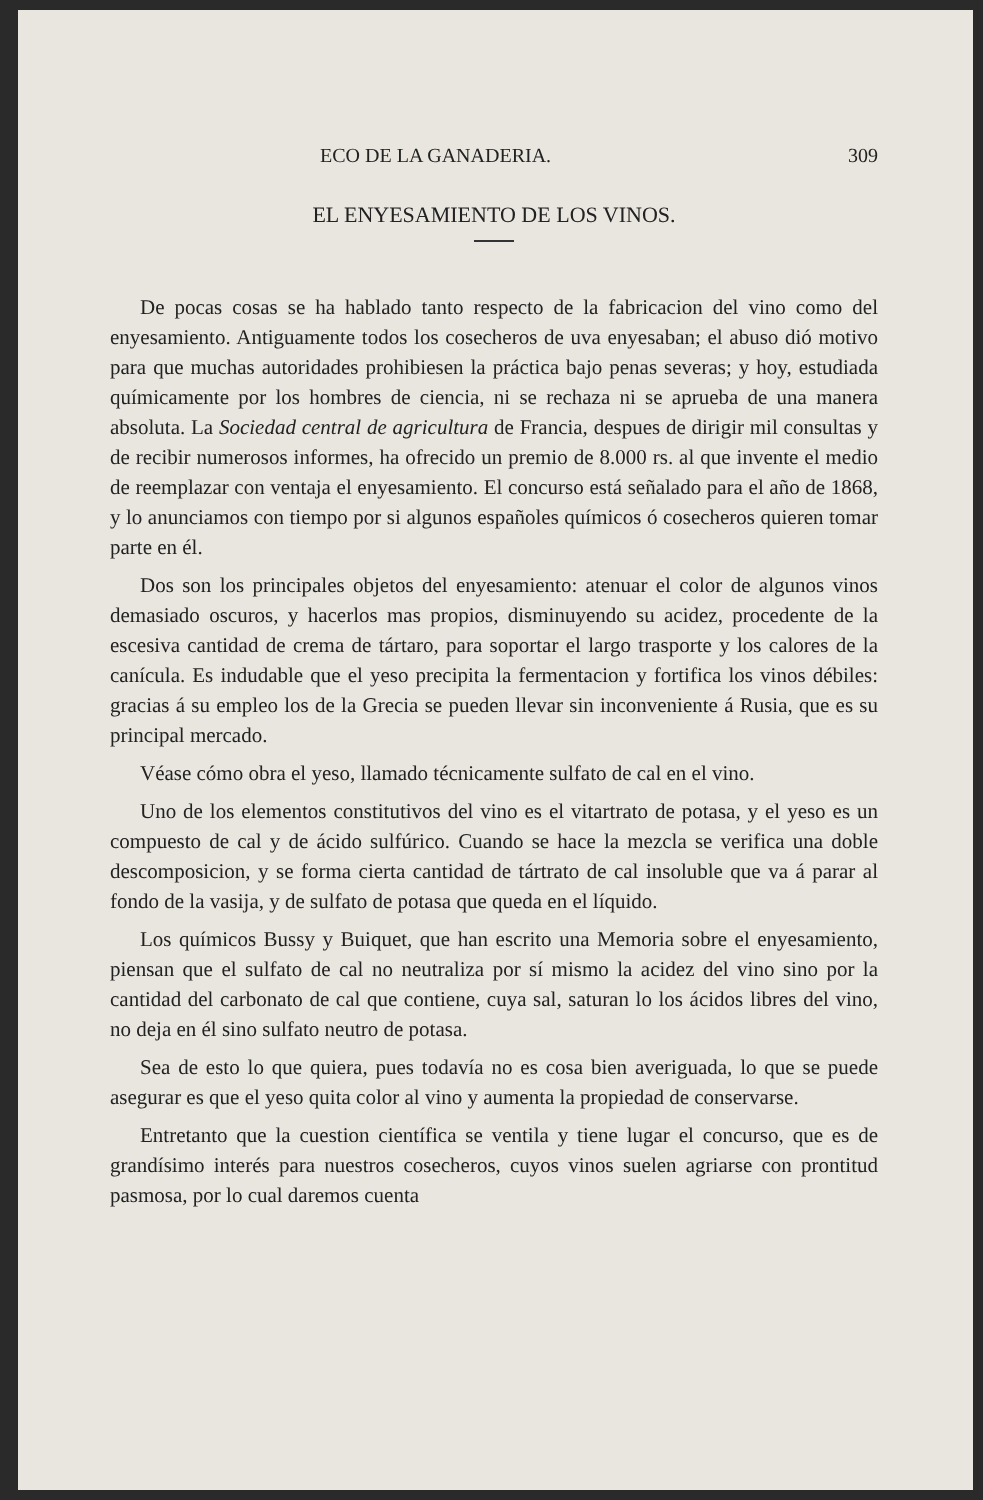ECO DE LA GANADERIA. 309
EL ENYESAMIENTO DE LOS VINOS.
De pocas cosas se ha hablado tanto respecto de la fabricacion del vino como del enyesamiento. Antiguamente todos los cosecheros de uva enyesaban; el abuso dió motivo para que muchas autoridades prohibiesen la práctica bajo penas severas; y hoy, estudiada químicamente por los hombres de ciencia, ni se rechaza ni se aprueba de una manera absoluta. La Sociedad central de agricultura de Francia, despues de dirigir mil consultas y de recibir numerosos informes, ha ofrecido un premio de 8.000 rs. al que invente el medio de reemplazar con ventaja el enyesamiento. El concurso está señalado para el año de 1868, y lo anunciamos con tiempo por si algunos españoles químicos ó cosecheros quieren tomar parte en él.
Dos son los principales objetos del enyesamiento: atenuar el color de algunos vinos demasiado oscuros, y hacerlos mas propios, disminuyendo su acidez, procedente de la escesiva cantidad de crema de tártaro, para soportar el largo trasporte y los calores de la canícula. Es indudable que el yeso precipita la fermentacion y fortifica los vinos débiles: gracias á su empleo los de la Grecia se pueden llevar sin inconveniente á Rusia, que es su principal mercado.
Véase cómo obra el yeso, llamado técnicamente sulfato de cal en el vino.
Uno de los elementos constitutivos del vino es el vitartrato de potasa, y el yeso es un compuesto de cal y de ácido sulfúrico. Cuando se hace la mezcla se verifica una doble descomposicion, y se forma cierta cantidad de tártrato de cal insoluble que va á parar al fondo de la vasija, y de sulfato de potasa que queda en el líquido.
Los químicos Bussy y Buiquet, que han escrito una Memoria sobre el enyesamiento, piensan que el sulfato de cal no neutraliza por sí mismo la acidez del vino sino por la cantidad del carbonato de cal que contiene, cuya sal, saturan lo los ácidos libres del vino, no deja en él sino sulfato neutro de potasa.
Sea de esto lo que quiera, pues todavía no es cosa bien averiguada, lo que se puede asegurar es que el yeso quita color al vino y aumenta la propiedad de conservarse.
Entretanto que la cuestion científica se ventila y tiene lugar el concurso, que es de grandísimo interés para nuestros cosecheros, cuyos vinos suelen agriarse con prontitud pasmosa, por lo cual daremos cuenta